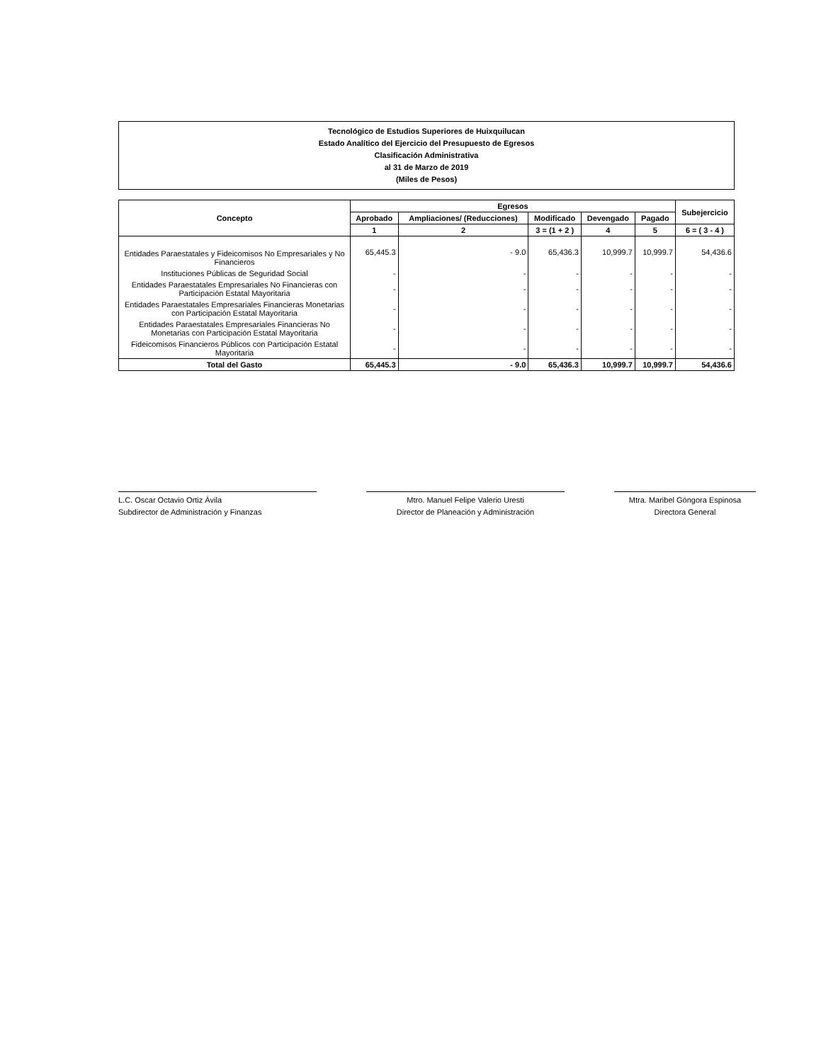Tecnológico de Estudios Superiores de Huixquilucan
Estado Analítico del Ejercicio del Presupuesto de Egresos
Clasificación Administrativa
al 31 de Marzo de 2019
(Miles de Pesos)
| Concepto | Egresos | | | | | Subejercicio |
| --- | --- | --- | --- | --- | --- | --- |
| | Aprobado | Ampliaciones/ (Reducciones) | Modificado | Devengado | Pagado | |
| | 1 | 2 | 3 = (1 + 2 ) | 4 | 5 | 6 = ( 3 - 4 ) |
| Entidades Paraestatales y Fideicomisos No Empresariales y No Financieros | 65,445.3 | - 9.0 | 65,436.3 | 10,999.7 | 10,999.7 | 54,436.6 |
| Instituciones Públicas de Seguridad Social | - | - | - | - | - | - |
| Entidades Paraestatales Empresariales No Financieras con Participación Estatal Mayoritaria | - | - | - | - | - | - |
| Entidades Paraestatales Empresariales Financieras Monetarias con Participación Estatal Mayoritaria | - | - | - | - | - | - |
| Entidades Paraestatales Empresariales Financieras No Monetarias con Participación Estatal Mayoritaria | - | - | - | - | - | - |
| Fideicomisos Financieros Públicos con Participación Estatal Mayoritaria | - | - | - | - | - | - |
| Total del Gasto | 65,445.3 | - 9.0 | 65,436.3 | 10,999.7 | 10,999.7 | 54,436.6 |
L.C. Oscar Octavio Ortiz Ávila
Subdirector de Administración y Finanzas
Mtro. Manuel Felipe Valerio Uresti
Director de Planeación y Administración
Mtra. Maribel Góngora Espinosa
Directora General